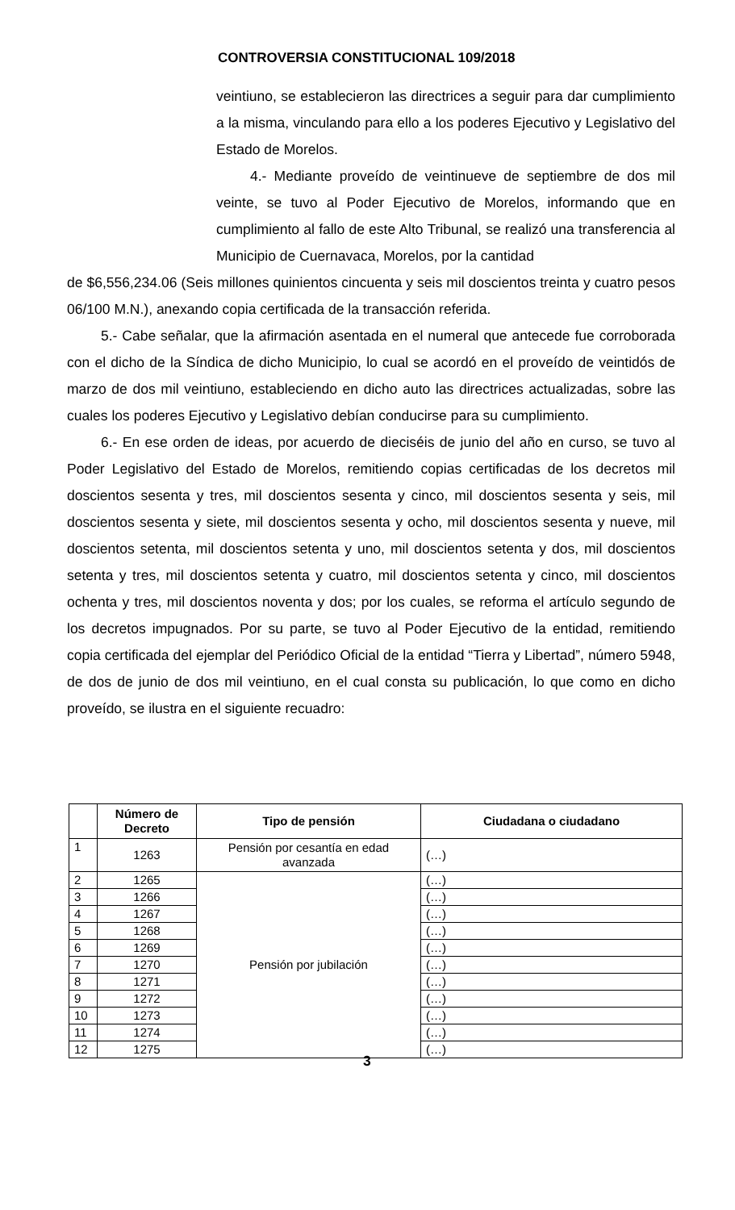CONTROVERSIA CONSTITUCIONAL 109/2018
veintiuno, se establecieron las directrices a seguir para dar cumplimiento a la misma, vinculando para ello a los poderes Ejecutivo y Legislativo del Estado de Morelos.
4.- Mediante proveído de veintinueve de septiembre de dos mil veinte, se tuvo al Poder Ejecutivo de Morelos, informando que en cumplimiento al fallo de este Alto Tribunal, se realizó una transferencia al Municipio de Cuernavaca, Morelos, por la cantidad
de $6,556,234.06 (Seis millones quinientos cincuenta y seis mil doscientos treinta y cuatro pesos 06/100 M.N.), anexando copia certificada de la transacción referida.
5.- Cabe señalar, que la afirmación asentada en el numeral que antecede fue corroborada con el dicho de la Síndica de dicho Municipio, lo cual se acordó en el proveído de veintidós de marzo de dos mil veintiuno, estableciendo en dicho auto las directrices actualizadas, sobre las cuales los poderes Ejecutivo y Legislativo debían conducirse para su cumplimiento.
6.- En ese orden de ideas, por acuerdo de dieciséis de junio del año en curso, se tuvo al Poder Legislativo del Estado de Morelos, remitiendo copias certificadas de los decretos mil doscientos sesenta y tres, mil doscientos sesenta y cinco, mil doscientos sesenta y seis, mil doscientos sesenta y siete, mil doscientos sesenta y ocho, mil doscientos sesenta y nueve, mil doscientos setenta, mil doscientos setenta y uno, mil doscientos setenta y dos, mil doscientos setenta y tres, mil doscientos setenta y cuatro, mil doscientos setenta y cinco, mil doscientos ochenta y tres, mil doscientos noventa y dos; por los cuales, se reforma el artículo segundo de los decretos impugnados. Por su parte, se tuvo al Poder Ejecutivo de la entidad, remitiendo copia certificada del ejemplar del Periódico Oficial de la entidad “Tierra y Libertad”, número 5948, de dos de junio de dos mil veintiuno, en el cual consta su publicación, lo que como en dicho proveído, se ilustra en el siguiente recuadro:
| | Número de Decreto | Tipo de pensión | Ciudadana o ciudadano |
| --- | --- | --- | --- |
| 1 | 1263 | Pensión por cesantía en edad avanzada | (…) |
| 2 | 1265 | Pensión por jubilación | (…) |
| 3 | 1266 | | (…) |
| 4 | 1267 | | (…) |
| 5 | 1268 | | (…) |
| 6 | 1269 | | (…) |
| 7 | 1270 | | (…) |
| 8 | 1271 | | (…) |
| 9 | 1272 | | (…) |
| 10 | 1273 | | (…) |
| 11 | 1274 | | (…) |
| 12 | 1275 | | (…) |
3